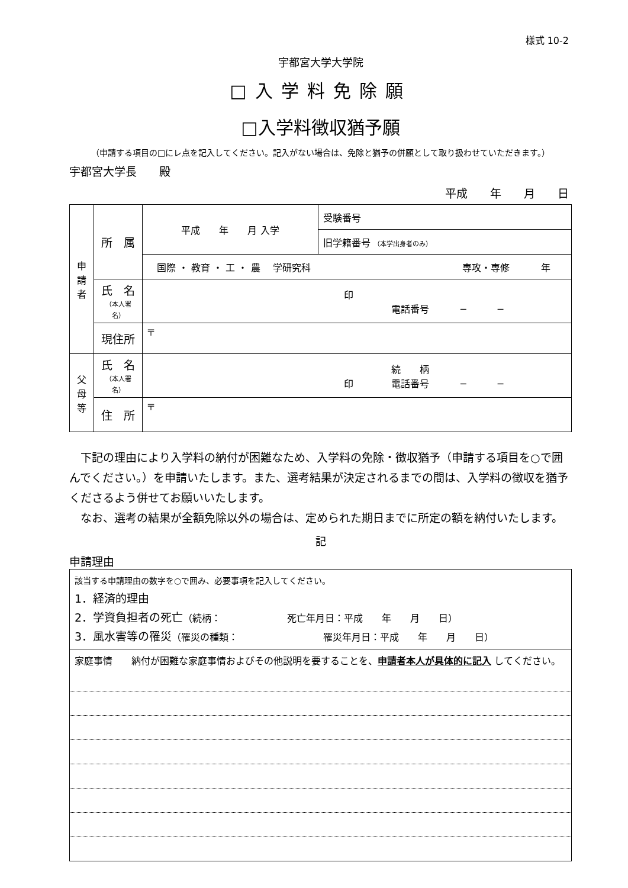様式 10-2
宇都宮大学大学院
□入学料免除願
□入学料徴収猶予願
（申請する項目の□にレ点を記入してください。記入がない場合は、免除と猶予の併願として取り扱わせていただきます。）
宇都宮大学長　　殿
平成　　年　　月　　日
| 申 請 者 | 所 属 | 平成 年 月 入学 | 受験番号 |
| | | | 旧学籍番号 （本学出身者のみ） |
| | | 国際 ・ 教育 ・ 工 ・ 農 学研究科 専攻・専修 年 | |
| | 氏 名 （本人署名） | 印 電話番号 ─ ─ | |
| | 現住所 | 〒 | |
| 父 母 等 | 氏 名 （本人署名） | 続 柄 印 電話番号 ─ ─ | |
| | 住 所 | 〒 | |
　下記の理由により入学料の納付が困難なため、入学料の免除・徴収猶予（申請する項目を○で囲んでください。）を申請いたします。また、選考結果が決定されるまでの間は、入学料の徴収を猶予くださるよう併せてお願いいたします。
　なお、選考の結果が全額免除以外の場合は、定められた期日までに所定の額を納付いたします。
記
申請理由
| 該当する申請理由の数字を○で囲み、必要事項を記入してください。 1．経済的理由 2．学資負担者の死亡 （続柄： 死亡年月日：平成 年 月 日） 3．風水害等の罹災 （罹災の種類： 罹災年月日：平成 年 月 日） |
| 家庭事情 納付が困難な家庭事情およびその他説明を要することを、 申請者本人が具体的に記入 してください。 |